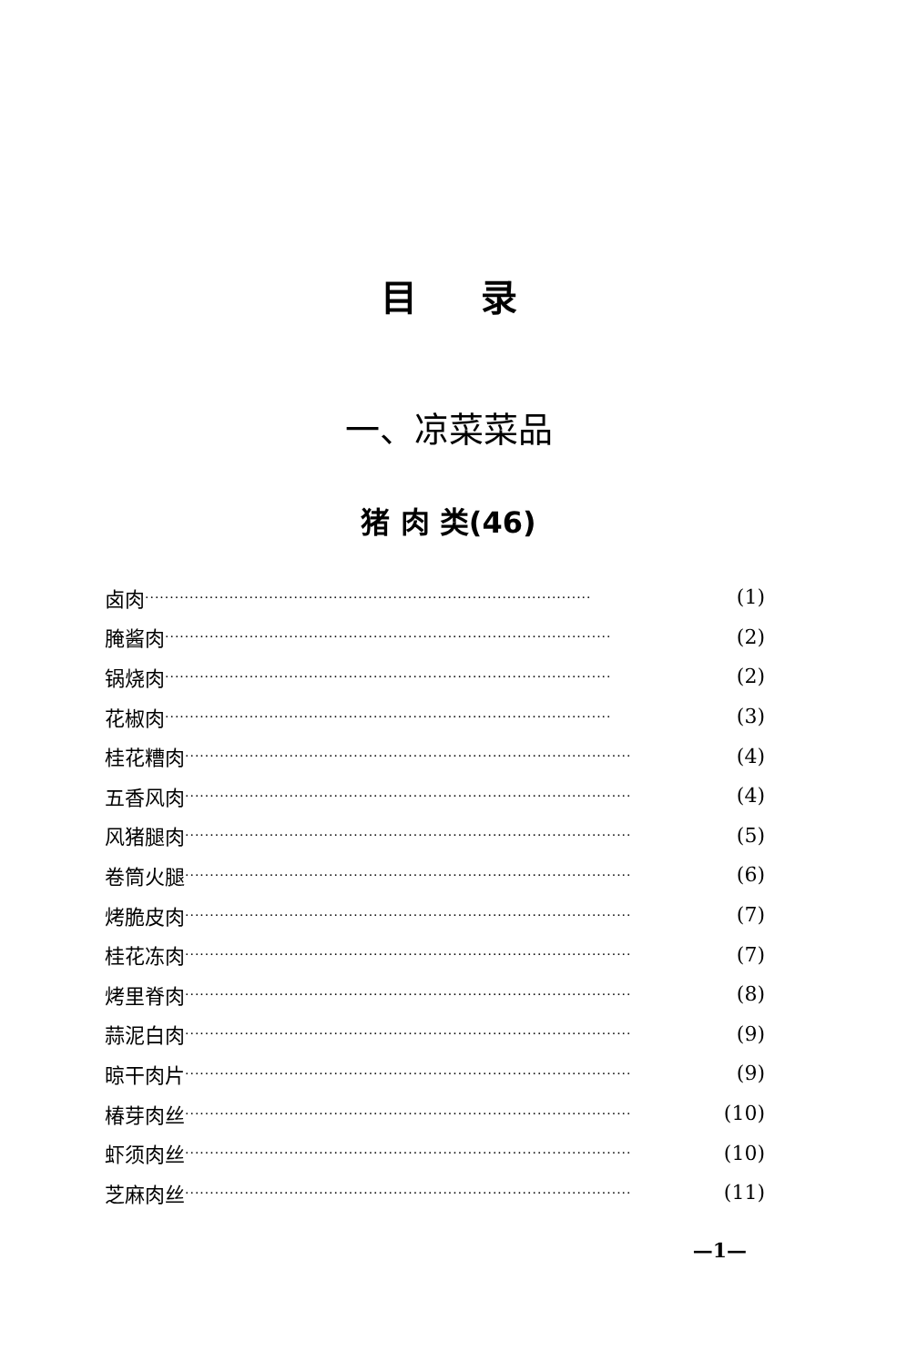目录
一、凉菜菜品
猪 肉 类(46)
卤肉 ·························································································· (1)
腌酱肉 ·························································································· (2)
锅烧肉 ·························································································· (2)
花椒肉 ·························································································· (3)
桂花糟肉 ·························································································· (4)
五香风肉 ·························································································· (4)
风猪腿肉 ·························································································· (5)
卷筒火腿 ·························································································· (6)
烤脆皮肉 ·························································································· (7)
桂花冻肉 ·························································································· (7)
烤里脊肉 ·························································································· (8)
蒜泥白肉 ·························································································· (9)
晾干肉片 ·························································································· (9)
椿芽肉丝 ·························································································· (10)
虾须肉丝 ·························································································· (10)
芝麻肉丝 ·························································································· (11)
—1—